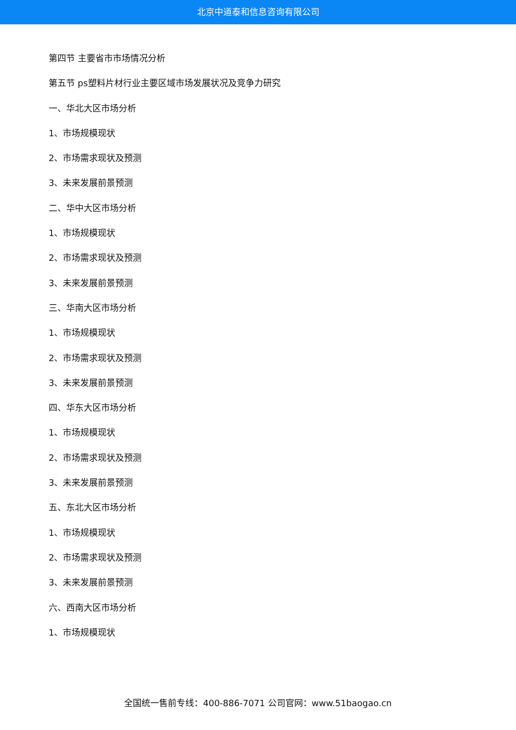北京中道泰和信息咨询有限公司
第四节 主要省市市场情况分析
第五节 ps塑料片材行业主要区域市场发展状况及竞争力研究
一、华北大区市场分析
1、市场规模现状
2、市场需求现状及预测
3、未来发展前景预测
二、华中大区市场分析
1、市场规模现状
2、市场需求现状及预测
3、未来发展前景预测
三、华南大区市场分析
1、市场规模现状
2、市场需求现状及预测
3、未来发展前景预测
四、华东大区市场分析
1、市场规模现状
2、市场需求现状及预测
3、未来发展前景预测
五、东北大区市场分析
1、市场规模现状
2、市场需求现状及预测
3、未来发展前景预测
六、西南大区市场分析
1、市场规模现状
全国统一售前专线：400-886-7071 公司官网：www.51baogao.cn